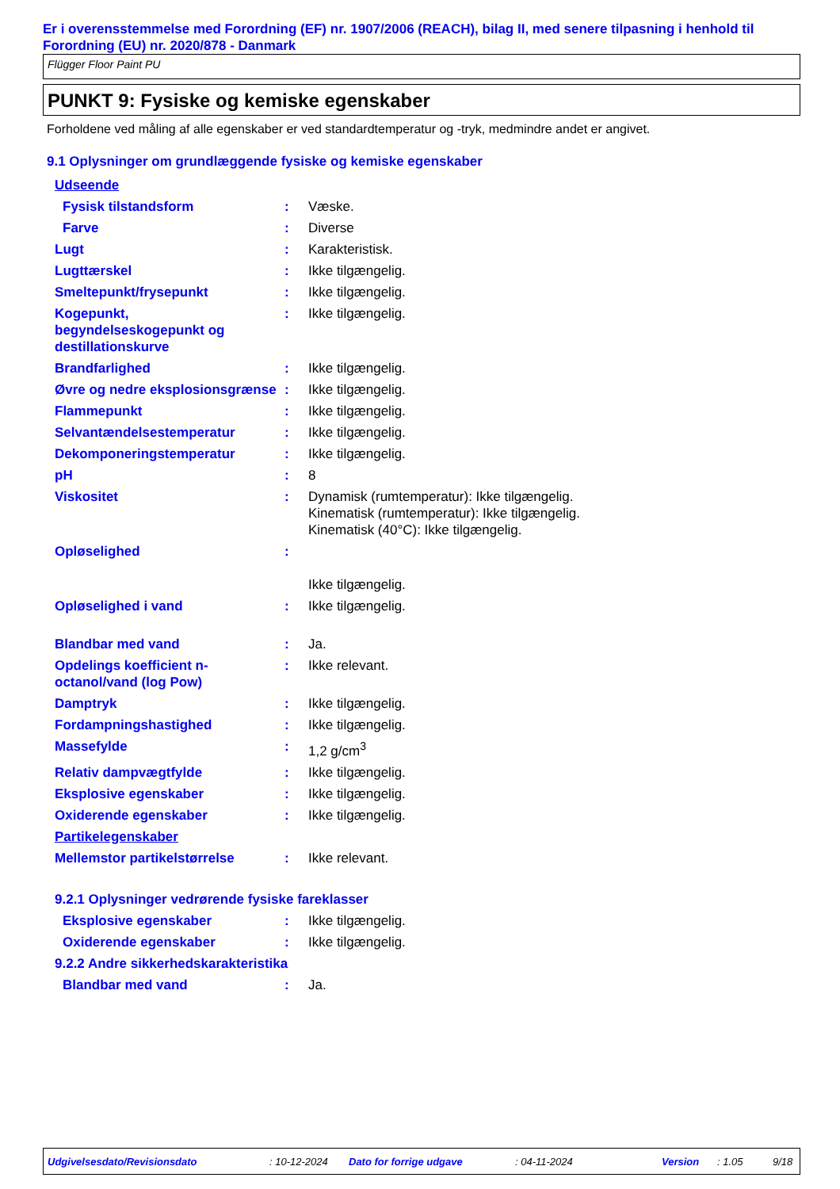Er i overensstemmelse med Forordning (EF) nr. 1907/2006 (REACH), bilag II, med senere tilpasning i henhold til Forordning (EU) nr. 2020/878 - Danmark
Flügger Floor Paint PU
PUNKT 9: Fysiske og kemiske egenskaber
Forholdene ved måling af alle egenskaber er ved standardtemperatur og -tryk, medmindre andet er angivet.
9.1 Oplysninger om grundlæggende fysiske og kemiske egenskaber
| Udseende | | |
| Fysisk tilstandsform | : | Væske. |
| Farve | : | Diverse |
| Lugt | : | Karakteristisk. |
| Lugttærskel | : | Ikke tilgængelig. |
| Smeltepunkt/frysepunkt | : | Ikke tilgængelig. |
| Kogepunkt, begyndelseskogepunkt og destillationskurve | : | Ikke tilgængelig. |
| Brandfarlighed | : | Ikke tilgængelig. |
| Øvre og nedre eksplosionsgrænse | : | Ikke tilgængelig. |
| Flammepunkt | : | Ikke tilgængelig. |
| Selvantændelsestemperatur | : | Ikke tilgængelig. |
| Dekomponeringstemperatur | : | Ikke tilgængelig. |
| pH | : | 8 |
| Viskositet | : | Dynamisk (rumtemperatur): Ikke tilgængelig. Kinematisk (rumtemperatur): Ikke tilgængelig. Kinematisk (40°C): Ikke tilgængelig. |
| Opløselighed | : | Ikke tilgængelig. |
| Opløselighed i vand | : | Ikke tilgængelig. |
| Blandbar med vand | : | Ja. |
| Opdelings koefficient n-octanol/vand (log Pow) | : | Ikke relevant. |
| Damptryk | : | Ikke tilgængelig. |
| Fordampningshastighed | : | Ikke tilgængelig. |
| Massefylde | : | 1,2 g/cm<sup>3</sup> |
| Relativ dampvægtfylde | : | Ikke tilgængelig. |
| Eksplosive egenskaber | : | Ikke tilgængelig. |
| Oxiderende egenskaber | : | Ikke tilgængelig. |
| Partikelegenskaber | | |
| Mellemstor partikelstørrelse | : | Ikke relevant. |
| 9.2.1 Oplysninger vedrørende fysiske fareklasser | | |
| Eksplosive egenskaber | : | Ikke tilgængelig. |
| Oxiderende egenskaber | : | Ikke tilgængelig. |
| 9.2.2 Andre sikkerhedskarakteristika | | |
| Blandbar med vand | : | Ja. |
Udgivelsesdato/Revisionsdato : 10-12-2024 Dato for forrige udgave : 04-11-2024 Version : 1.05 9/18